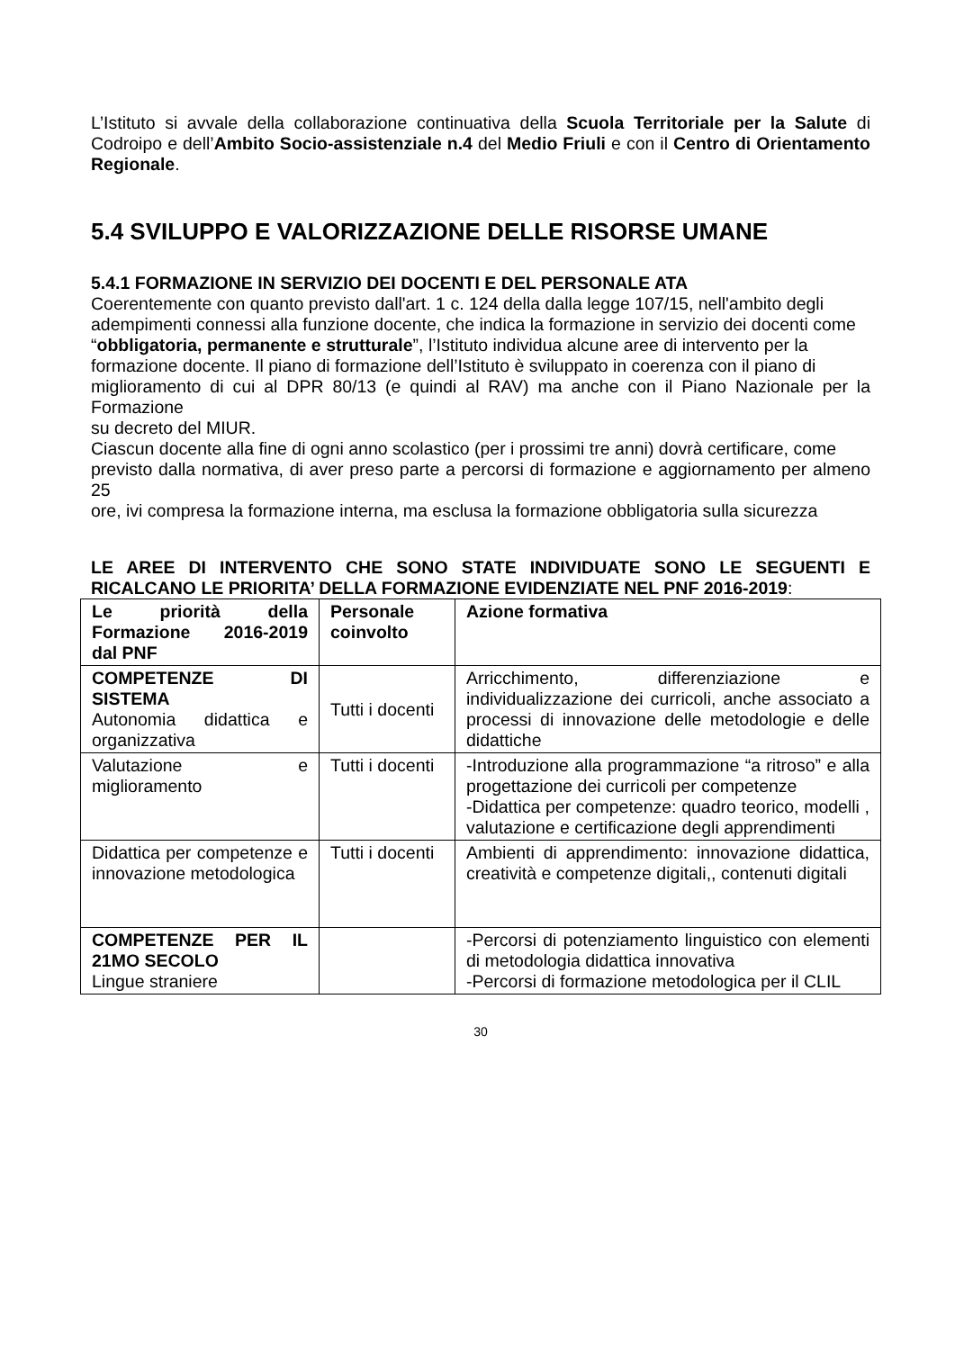L’Istituto si avvale della collaborazione continuativa della Scuola Territoriale per la Salute di Codroipo e dell’Ambito Socio-assistenziale n.4 del Medio Friuli e con il Centro di Orientamento Regionale.
5.4 SVILUPPO E VALORIZZAZIONE DELLE RISORSE UMANE
5.4.1 FORMAZIONE IN SERVIZIO DEI DOCENTI E DEL PERSONALE ATA
Coerentemente con quanto previsto dall'art. 1 c. 124 della dalla legge 107/15, nell'ambito degli
adempimenti connessi alla funzione docente, che indica la formazione in servizio dei docenti come
“obbligatoria, permanente e strutturale”, l’Istituto individua alcune aree di intervento per la
formazione docente. Il piano di formazione dell’Istituto è sviluppato in coerenza con il piano di
miglioramento di cui al DPR 80/13 (e quindi al RAV) ma anche con il Piano Nazionale per la Formazione
su decreto del MIUR.
Ciascun docente alla fine di ogni anno scolastico (per i prossimi tre anni) dovrà certificare, come
previsto dalla normativa, di aver preso parte a percorsi di formazione e aggiornamento per almeno 25
ore, ivi compresa la formazione interna, ma esclusa la formazione obbligatoria sulla sicurezza
LE AREE DI INTERVENTO CHE SONO STATE INDIVIDUATE SONO LE SEGUENTI E RICALCANO LE PRIORITA’ DELLA FORMAZIONE EVIDENZIATE NEL PNF 2016-2019:
| Le priorità della Formazione 2016-2019 dal PNF | Personale coinvolto | Azione formativa |
| COMPETENZE DI SISTEMA Autonomia didattica e organizzativa | Tutti i docenti | Arricchimento, differenziazione e individualizzazione dei curricoli, anche associato a processi di innovazione delle metodologie e delle didattiche |
| Valutazione e miglioramento | Tutti i docenti | -Introduzione alla programmazione “a ritroso” e alla progettazione dei curricoli per competenze -Didattica per competenze: quadro teorico, modelli , valutazione e certificazione degli apprendimenti |
| Didattica per competenze e innovazione metodologica | Tutti i docenti | Ambienti di apprendimento: innovazione didattica, creatività e competenze digitali,, contenuti digitali |
| COMPETENZE PER IL 21MO SECOLO Lingue straniere | | -Percorsi di potenziamento linguistico con elementi di metodologia didattica innovativa -Percorsi di formazione metodologica per il CLIL |
30